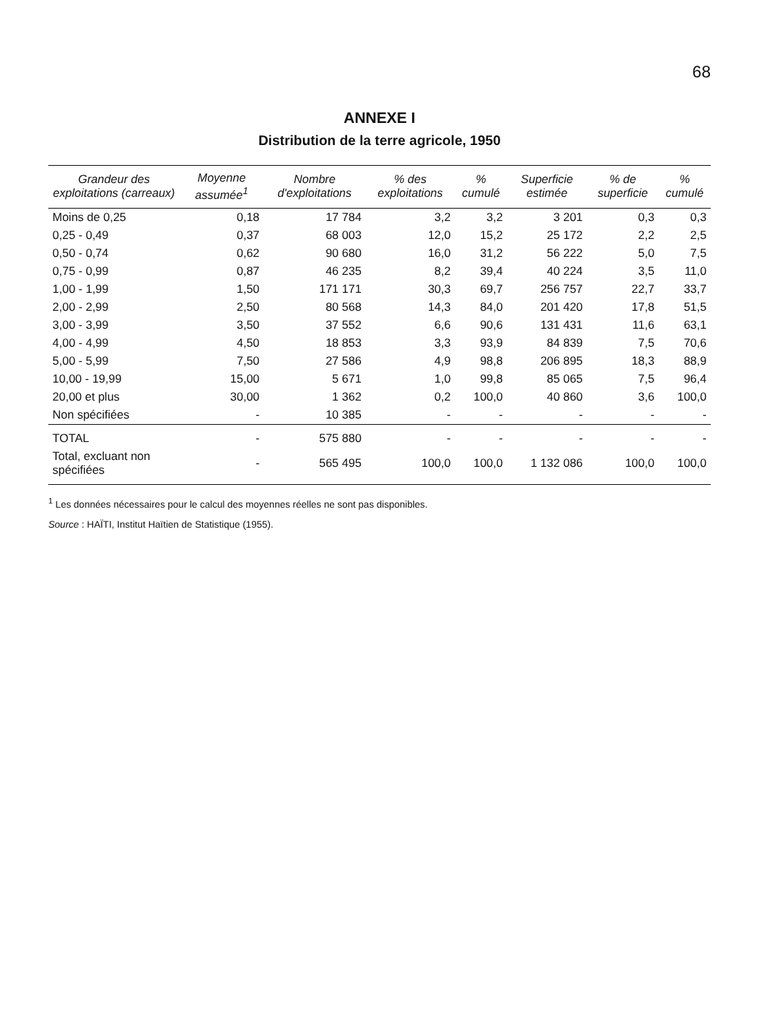68
ANNEXE I
Distribution de la terre agricole, 1950
| Grandeur des exploitations (carreaux) | Moyenne assumée<sup>1</sup> | Nombre d'exploitations | % des exploitations | % cumulé | Superficie estimée | % de superficie | % cumulé |
| --- | --- | --- | --- | --- | --- | --- | --- |
| Moins de 0,25 | 0,18 | 17 784 | 3,2 | 3,2 | 3 201 | 0,3 | 0,3 |
| 0,25 - 0,49 | 0,37 | 68 003 | 12,0 | 15,2 | 25 172 | 2,2 | 2,5 |
| 0,50 - 0,74 | 0,62 | 90 680 | 16,0 | 31,2 | 56 222 | 5,0 | 7,5 |
| 0,75 - 0,99 | 0,87 | 46 235 | 8,2 | 39,4 | 40 224 | 3,5 | 11,0 |
| 1,00 - 1,99 | 1,50 | 171 171 | 30,3 | 69,7 | 256 757 | 22,7 | 33,7 |
| 2,00 - 2,99 | 2,50 | 80 568 | 14,3 | 84,0 | 201 420 | 17,8 | 51,5 |
| 3,00 - 3,99 | 3,50 | 37 552 | 6,6 | 90,6 | 131 431 | 11,6 | 63,1 |
| 4,00 - 4,99 | 4,50 | 18 853 | 3,3 | 93,9 | 84 839 | 7,5 | 70,6 |
| 5,00 - 5,99 | 7,50 | 27 586 | 4,9 | 98,8 | 206 895 | 18,3 | 88,9 |
| 10,00 - 19,99 | 15,00 | 5 671 | 1,0 | 99,8 | 85 065 | 7,5 | 96,4 |
| 20,00 et plus | 30,00 | 1 362 | 0,2 | 100,0 | 40 860 | 3,6 | 100,0 |
| Non spécifiées | - | 10 385 | - | - | - | - | - |
| TOTAL | - | 575 880 | - | - | - | - | - |
| Total, excluant non spécifiées | - | 565 495 | 100,0 | 100,0 | 1 132 086 | 100,0 | 100,0 |
<sup>1</sup> Les données nécessaires pour le calcul des moyennes réelles ne sont pas disponibles.
Source : HAÏTI, Institut Haïtien de Statistique (1955).